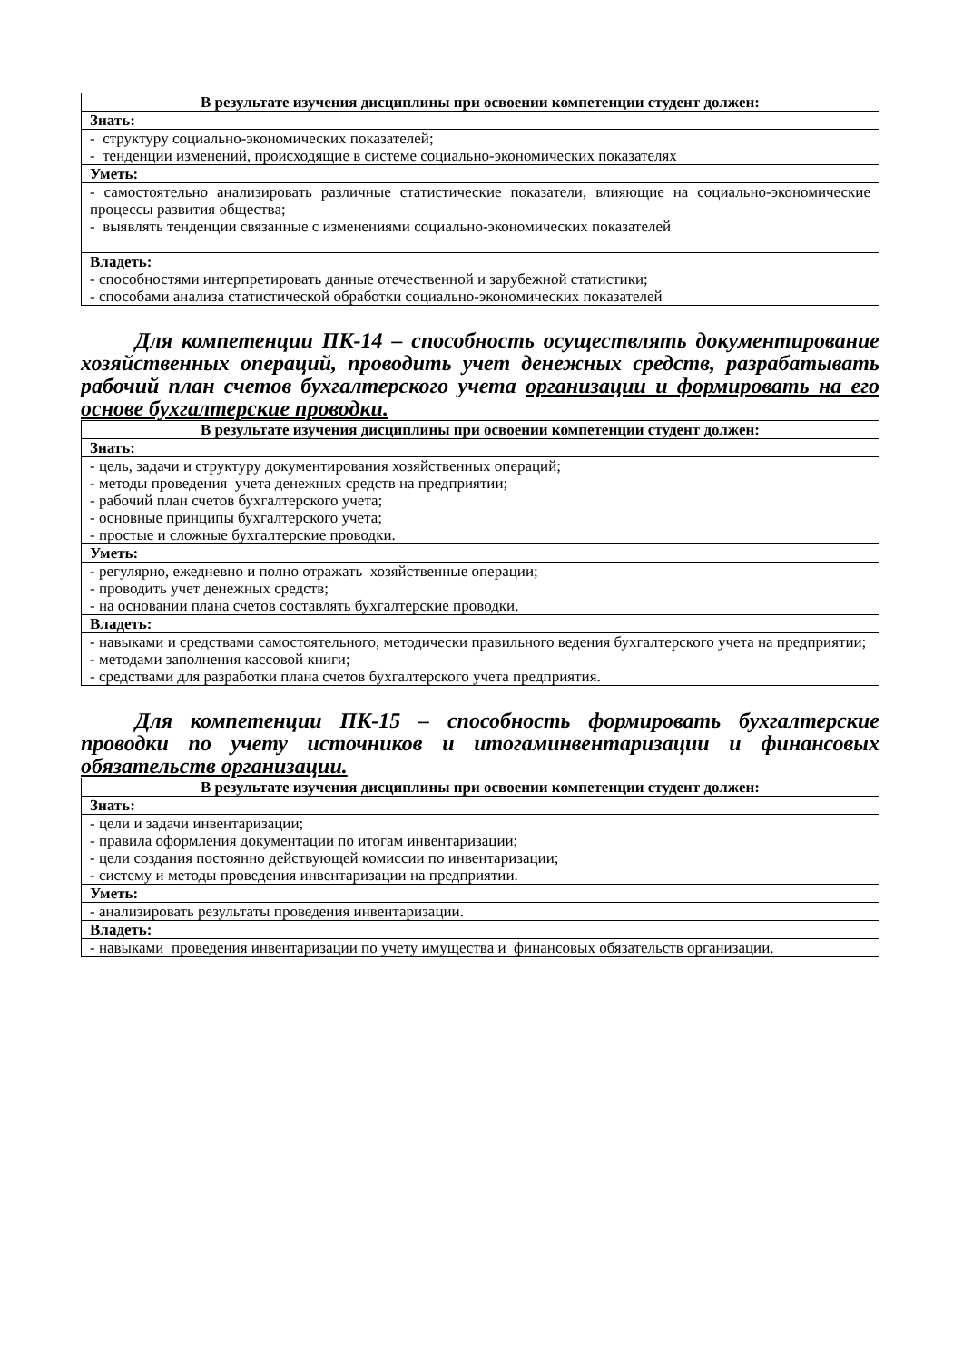| В результате изучения дисциплины при освоении компетенции студент должен: |
| Знать: |
| - структуру социально-экономических показателей; - тенденции изменений, происходящие в системе социально-экономических показателях |
| Уметь: |
| - самостоятельно анализировать различные статистические показатели, влияющие на социально-экономические процессы развития общества; - выявлять тенденции связанные с изменениями социально-экономических показателей |
| Владеть: |
| - способностями интерпретировать данные отечественной и зарубежной статистики; - способами анализа статистической обработки социально-экономических показателей |
Для компетенции ПК-14 – способность осуществлять документирование хозяйственных операций, проводить учет денежных средств, разрабатывать рабочий план счетов бухгалтерского учета организации и формировать на его основе бухгалтерские проводки.
| В результате изучения дисциплины при освоении компетенции студент должен: |
| Знать: |
| - цель, задачи и структуру документирования хозяйственных операций; - методы проведения учета денежных средств на предприятии; - рабочий план счетов бухгалтерского учета; - основные принципы бухгалтерского учета; - простые и сложные бухгалтерские проводки. |
| Уметь: |
| - регулярно, ежедневно и полно отражать хозяйственные операции; - проводить учет денежных средств; - на основании плана счетов составлять бухгалтерские проводки. |
| Владеть: |
| - навыками и средствами самостоятельного, методически правильного ведения бухгалтерского учета на предприятии; - методами заполнения кассовой книги; - средствами для разработки плана счетов бухгалтерского учета предприятия. |
Для компетенции ПК-15 – способность формировать бухгалтерские проводки по учету источников и итогаминвентаризации и финансовых обязательств организации.
| В результате изучения дисциплины при освоении компетенции студент должен: |
| Знать: |
| - цели и задачи инвентаризации; - правила оформления документации по итогам инвентаризации; - цели создания постоянно действующей комиссии по инвентаризации; - систему и методы проведения инвентаризации на предприятии. |
| Уметь: |
| - анализировать результаты проведения инвентаризации. |
| Владеть: |
| - навыками проведения инвентаризации по учету имущества и финансовых обязательств организации. |